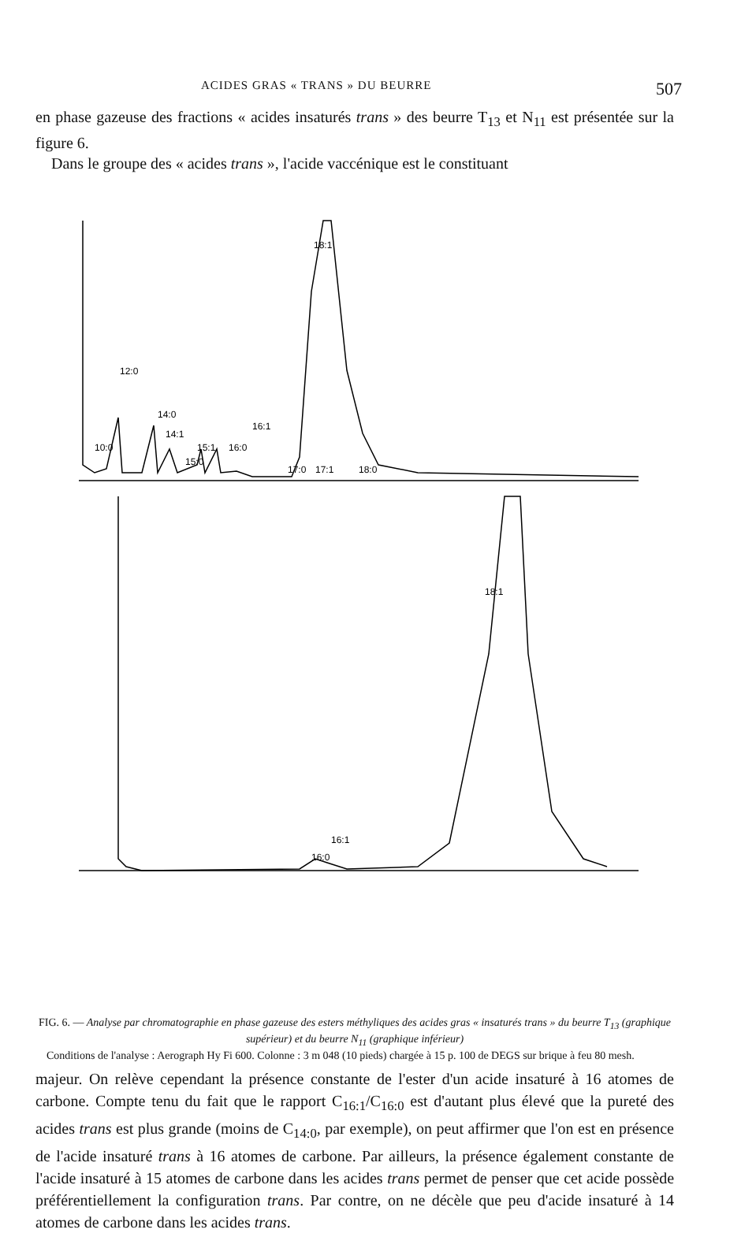ACIDES GRAS « TRANS » DU BEURRE 507
en phase gazeuse des fractions « acides insaturés trans » des beurre T<sub>13</sub> et N<sub>11</sub> est présentée sur la figure 6.
Dans le groupe des « acides trans », l'acide vaccénique est le constituant
18:1
12:0
14:0
14:1
16:1
10:0
15:1
16:0
15:0
17:0
17:1
18:0
18:1
16:1
16:0
FIG. 6. — Analyse par chromatographie en phase gazeuse des esters méthyliques des acides gras « insaturés trans » du beurre T<sub>13</sub> (graphique supérieur) et du beurre N<sub>11</sub> (graphique inférieur)
Conditions de l'analyse : Aerograph Hy Fi 600. Colonne : 3 m 048 (10 pieds) chargée à 15 p. 100 de DEGS sur brique à feu 80 mesh.
majeur. On relève cependant la présence constante de l'ester d'un acide insaturé à 16 atomes de carbone. Compte tenu du fait que le rapport C<sub>16:1</sub>/C<sub>16:0</sub> est d'autant plus élevé que la pureté des acides trans est plus grande (moins de C<sub>14:0</sub>, par exemple), on peut affirmer que l'on est en présence de l'acide insaturé trans à 16 atomes de carbone. Par ailleurs, la présence également constante de l'acide insaturé à 15 atomes de carbone dans les acides trans permet de penser que cet acide possède préférentiellement la configuration trans. Par contre, on ne décèle que peu d'acide insaturé à 14 atomes de carbone dans les acides trans.